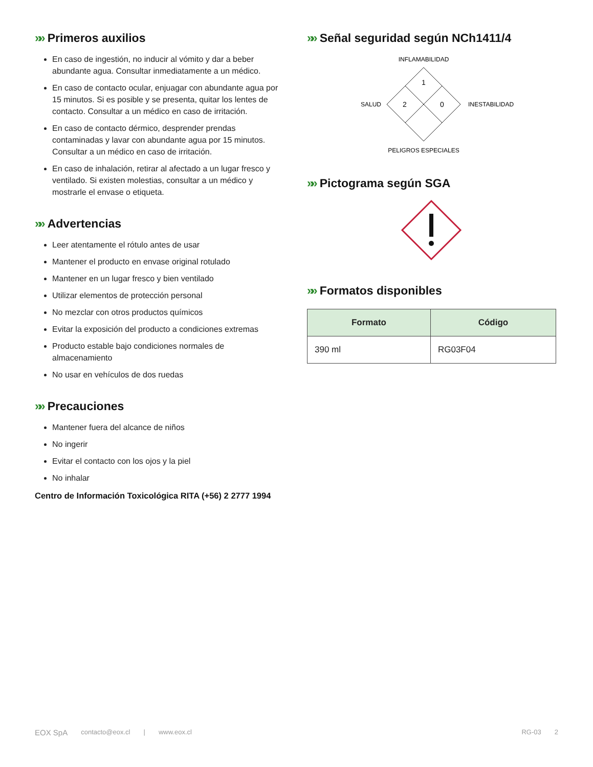»» Primeros auxilios
En caso de ingestión, no inducir al vómito y dar a beber abundante agua. Consultar inmediatamente a un médico.
En caso de contacto ocular, enjuagar con abundante agua por 15 minutos. Si es posible y se presenta, quitar los lentes de contacto. Consultar a un médico en caso de irritación.
En caso de contacto dérmico, desprender prendas contaminadas y lavar con abundante agua por 15 minutos. Consultar a un médico en caso de irritación.
En caso de inhalación, retirar al afectado a un lugar fresco y ventilado. Si existen molestias, consultar a un médico y mostrarle el envase o etiqueta.
»» Advertencias
Leer atentamente el rótulo antes de usar
Mantener el producto en envase original rotulado
Mantener en un lugar fresco y bien ventilado
Utilizar elementos de protección personal
No mezclar con otros productos químicos
Evitar la exposición del producto a condiciones extremas
Producto estable bajo condiciones normales de almacenamiento
No usar en vehículos de dos ruedas
»» Precauciones
Mantener fuera del alcance de niños
No ingerir
Evitar el contacto con los ojos y la piel
No inhalar
Centro de Información Toxicológica RITA (+56) 2 2777 1994
»» Señal seguridad según NCh1411/4
INFLAMABILIDAD
1
2
0
SALUD
INESTABILIDAD
PELIGROS ESPECIALES
»» Pictograma según SGA
»» Formatos disponibles
| Formato | Código |
| --- | --- |
| 390 ml | RG03F04 |
EOX SpA contacto@eox.cl | www.eox.cl RG-03 2